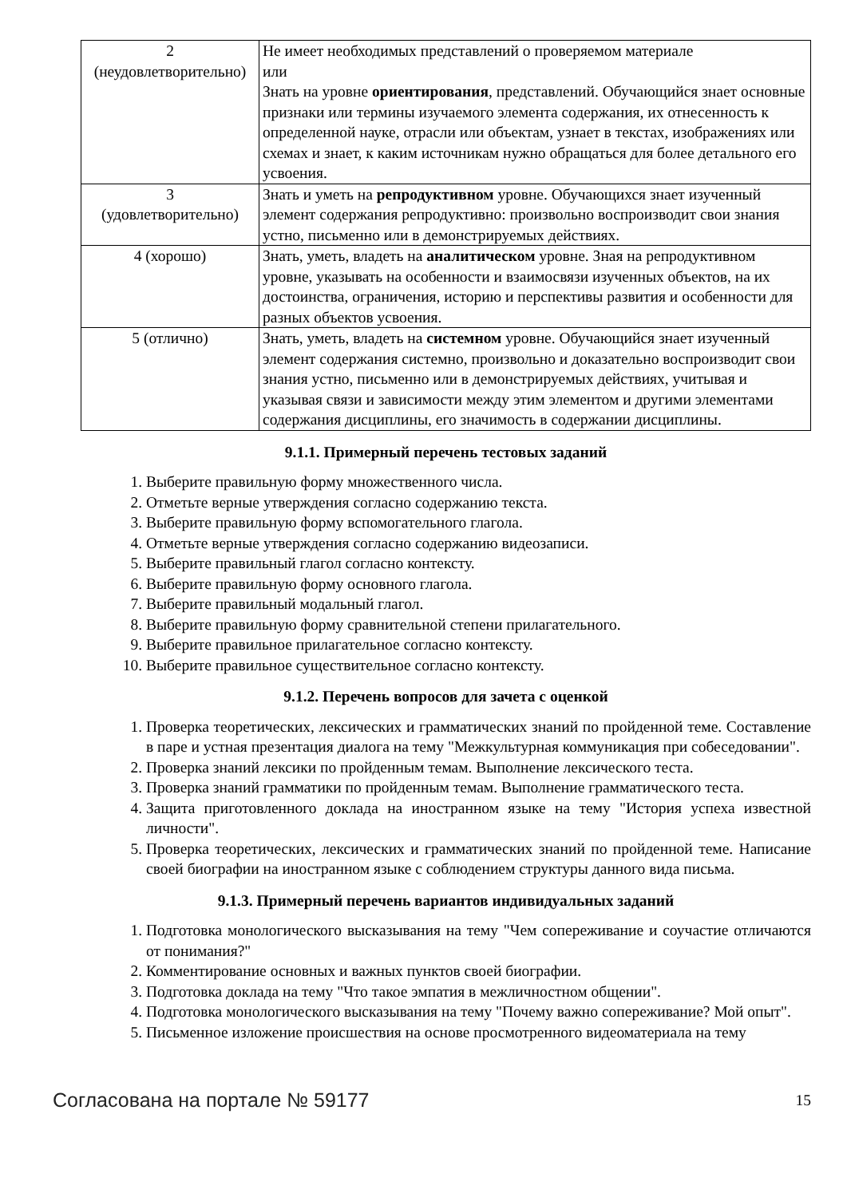| 2 (неудовлетворительно) | Не имеет необходимых представлений о проверяемом материале или Знать на уровне ориентирования , представлений. Обучающийся знает основные признаки или термины изучаемого элемента содержания, их отнесенность к определенной науке, отрасли или объектам, узнает в текстах, изображениях или схемах и знает, к каким источникам нужно обращаться для более детального его усвоения. |
| 3 (удовлетворительно) | Знать и уметь на репродуктивном уровне. Обучающихся знает изученный элемент содержания репродуктивно: произвольно воспроизводит свои знания устно, письменно или в демонстрируемых действиях. |
| 4 (хорошо) | Знать, уметь, владеть на аналитическом уровне. Зная на репродуктивном уровне, указывать на особенности и взаимосвязи изученных объектов, на их достоинства, ограничения, историю и перспективы развития и особенности для разных объектов усвоения. |
| 5 (отлично) | Знать, уметь, владеть на системном уровне. Обучающийся знает изученный элемент содержания системно, произвольно и доказательно воспроизводит свои знания устно, письменно или в демонстрируемых действиях, учитывая и указывая связи и зависимости между этим элементом и другими элементами содержания дисциплины, его значимость в содержании дисциплины. |
9.1.1. Примерный перечень тестовых заданий
1. Выберите правильную форму множественного числа.
2. Отметьте верные утверждения согласно содержанию текста.
3. Выберите правильную форму вспомогательного глагола.
4. Отметьте верные утверждения согласно содержанию видеозаписи.
5. Выберите правильный глагол согласно контексту.
6. Выберите правильную форму основного глагола.
7. Выберите правильный модальный глагол.
8. Выберите правильную форму сравнительной степени прилагательного.
9. Выберите правильное прилагательное согласно контексту.
10. Выберите правильное существительное согласно контексту.
9.1.2. Перечень вопросов для зачета с оценкой
1. Проверка теоретических, лексических и грамматических знаний по пройденной теме. Составление в паре и устная презентация диалога на тему "Межкультурная коммуникация при собеседовании".
2. Проверка знаний лексики по пройденным темам. Выполнение лексического теста.
3. Проверка знаний грамматики по пройденным темам. Выполнение грамматического теста.
4. Защита приготовленного доклада на иностранном языке на тему "История успеха известной личности".
5. Проверка теоретических, лексических и грамматических знаний по пройденной теме. Написание своей биографии на иностранном языке с соблюдением структуры данного вида письма.
9.1.3. Примерный перечень вариантов индивидуальных заданий
1. Подготовка монологического высказывания на тему "Чем сопереживание и соучастие отличаются от понимания?"
2. Комментирование основных и важных пунктов своей биографии.
3. Подготовка доклада на тему "Что такое эмпатия в межличностном общении".
4. Подготовка монологического высказывания на тему "Почему важно сопереживание? Мой опыт".
5. Письменное изложение происшествия на основе просмотренного видеоматериала на тему
Согласована на портале № 59177 15